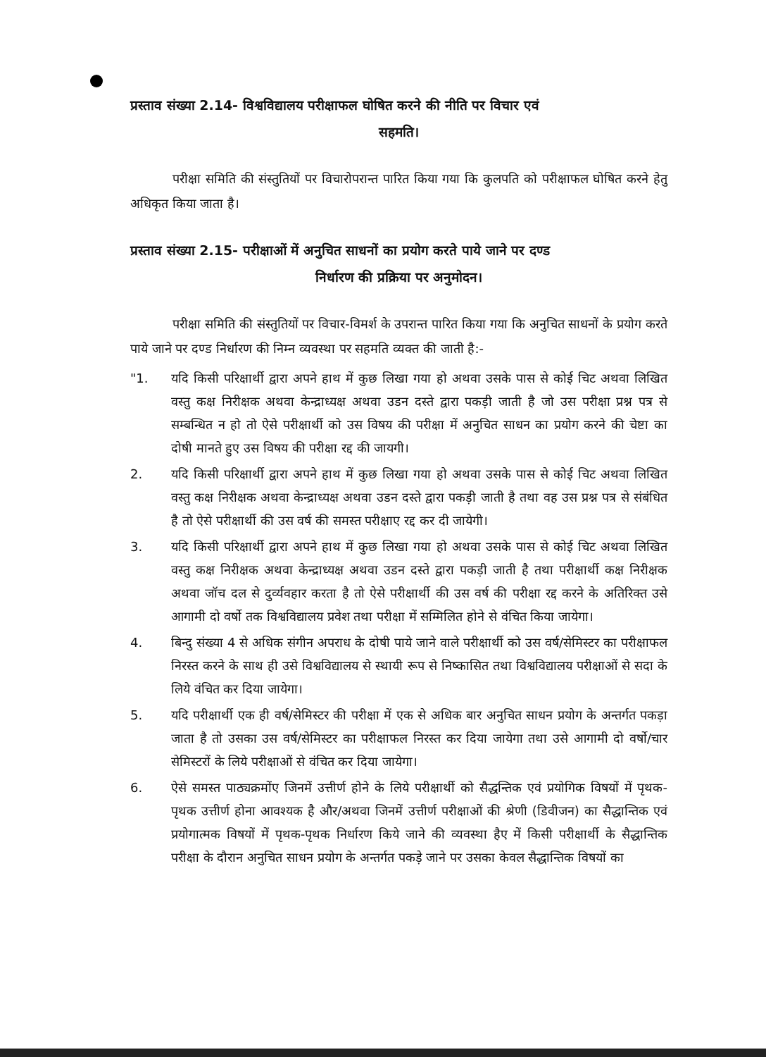प्रस्ताव संख्या 2.14- विश्वविद्यालय परीक्षाफल घोषित करने की नीति पर विचार एवं
सहमति।
परीक्षा समिति की संस्तुतियों पर विचारोपरान्त पारित किया गया कि कुलपति को परीक्षाफल घोषित करने हेतु अधिकृत किया जाता है।
प्रस्ताव संख्या 2.15- परीक्षाओं में अनुचित साधनों का प्रयोग करते पाये जाने पर दण्ड
निर्धारण की प्रक्रिया पर अनुमोदन।
परीक्षा समिति की संस्तुतियों पर विचार-विमर्श के उपरान्त पारित किया गया कि अनुचित साधनों के प्रयोग करते पाये जाने पर दण्ड निर्धारण की निम्न व्यवस्था पर सहमति व्यक्त की जाती है:-
"1. यदि किसी परिक्षार्थी द्वारा अपने हाथ में कुछ लिखा गया हो अथवा उसके पास से कोई चिट अथवा लिखित वस्तु कक्ष निरीक्षक अथवा केन्द्राध्यक्ष अथवा उडन दस्ते द्वारा पकड़ी जाती है जो उस परीक्षा प्रश्न पत्र से सम्बन्धित न हो तो ऐसे परीक्षार्थी को उस विषय की परीक्षा में अनुचित साधन का प्रयोग करने की चेष्टा का दोषी मानते हुए उस विषय की परीक्षा रद्द की जायगी।
2. यदि किसी परिक्षार्थी द्वारा अपने हाथ में कुछ लिखा गया हो अथवा उसके पास से कोई चिट अथवा लिखित वस्तु कक्ष निरीक्षक अथवा केन्द्राध्यक्ष अथवा उडन दस्ते द्वारा पकड़ी जाती है तथा वह उस प्रश्न पत्र से संबंधित है तो ऐसे परीक्षार्थी की उस वर्ष की समस्त परीक्षाए रद्द कर दी जायेगी।
3. यदि किसी परिक्षार्थी द्वारा अपने हाथ में कुछ लिखा गया हो अथवा उसके पास से कोई चिट अथवा लिखित वस्तु कक्ष निरीक्षक अथवा केन्द्राध्यक्ष अथवा उडन दस्ते द्वारा पकड़ी जाती है तथा परीक्षार्थी कक्ष निरीक्षक अथवा जॉच दल से दुर्व्यवहार करता है तो ऐसे परीक्षार्थी की उस वर्ष की परीक्षा रद्द करने के अतिरिक्त उसे आगामी दो वर्षो तक विश्वविद्यालय प्रवेश तथा परीक्षा में सम्मिलित होने से वंचित किया जायेगा।
4. बिन्दु संख्या 4 से अधिक संगीन अपराध के दोषी पाये जाने वाले परीक्षार्थी को उस वर्ष/सेमिस्टर का परीक्षाफल निरस्त करने के साथ ही उसे विश्वविद्यालय से स्थायी रूप से निष्कासित तथा विश्वविद्यालय परीक्षाओं से सदा के लिये वंचित कर दिया जायेगा।
5. यदि परीक्षार्थी एक ही वर्ष/सेमिस्टर की परीक्षा में एक से अधिक बार अनुचित साधन प्रयोग के अन्तर्गत पकड़ा जाता है तो उसका उस वर्ष/सेमिस्टर का परीक्षाफल निरस्त कर दिया जायेगा तथा उसे आगामी दो वर्षो/चार सेमिस्टरों के लिये परीक्षाओं से वंचित कर दिया जायेगा।
6. ऐसे समस्त पाठ्यक्रमोंए जिनमें उत्तीर्ण होने के लिये परीक्षार्थी को सैद्धन्तिक एवं प्रयोगिक विषयों में पृथक-पृथक उत्तीर्ण होना आवश्यक है और/अथवा जिनमें उत्तीर्ण परीक्षाओं की श्रेणी (डिवीजन) का सैद्धान्तिक एवं प्रयोगात्मक विषयों में पृथक-पृथक निर्धारण किये जाने की व्यवस्था हैए में किसी परीक्षार्थी के सैद्धान्तिक परीक्षा के दौरान अनुचित साधन प्रयोग के अन्तर्गत पकड़े जाने पर उसका केवल सैद्धान्तिक विषयों का